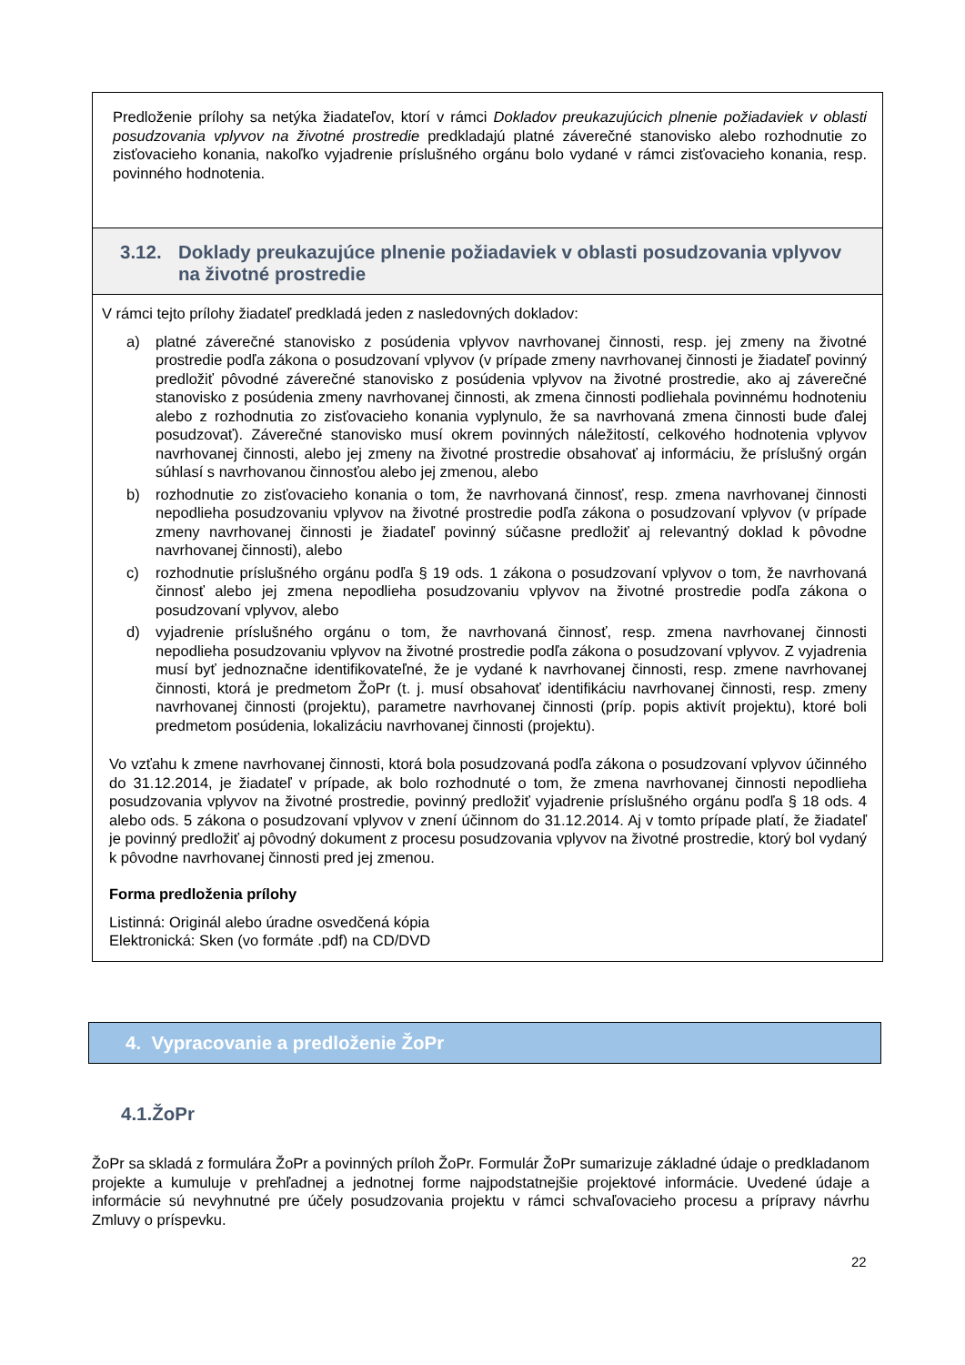Predloženie prílohy sa netýka žiadateľov, ktorí v rámci Dokladov preukazujúcich plnenie požiadaviek v oblasti posudzovania vplyvov na životné prostredie predkladajú platné záverečné stanovisko alebo rozhodnutie zo zisťovacieho konania, nakoľko vyjadrenie príslušného orgánu bolo vydané v rámci zisťovacieho konania, resp. povinného hodnotenia.
3.12. Doklady preukazujúce plnenie požiadaviek v oblasti posudzovania vplyvov na životné prostredie
V rámci tejto prílohy žiadateľ predkladá jeden z nasledovných dokladov:
a) platné záverečné stanovisko z posúdenia vplyvov navrhovanej činnosti, resp. jej zmeny na životné prostredie podľa zákona o posudzovaní vplyvov (v prípade zmeny navrhovanej činnosti je žiadateľ povinný predložiť pôvodné záverečné stanovisko z posúdenia vplyvov na životné prostredie, ako aj záverečné stanovisko z posúdenia zmeny navrhovanej činnosti, ak zmena činnosti podliehala povinnému hodnoteniu alebo z rozhodnutia zo zisťovacieho konania vyplynulo, že sa navrhovaná zmena činnosti bude ďalej posudzovať). Záverečné stanovisko musí okrem povinných náležitostí, celkového hodnotenia vplyvov navrhovanej činnosti, alebo jej zmeny na životné prostredie obsahovať aj informáciu, že príslušný orgán súhlasí s navrhovanou činnosťou alebo jej zmenou, alebo
b) rozhodnutie zo zisťovacieho konania o tom, že navrhovaná činnosť, resp. zmena navrhovanej činnosti nepodlieha posudzovaniu vplyvov na životné prostredie podľa zákona o posudzovaní vplyvov (v prípade zmeny navrhovanej činnosti je žiadateľ povinný súčasne predložiť aj relevantný doklad k pôvodne navrhovanej činnosti), alebo
c) rozhodnutie príslušného orgánu podľa § 19 ods. 1 zákona o posudzovaní vplyvov o tom, že navrhovaná činnosť alebo jej zmena nepodlieha posudzovaniu vplyvov na životné prostredie podľa zákona o posudzovaní vplyvov, alebo
d) vyjadrenie príslušného orgánu o tom, že navrhovaná činnosť, resp. zmena navrhovanej činnosti nepodlieha posudzovaniu vplyvov na životné prostredie podľa zákona o posudzovaní vplyvov. Z vyjadrenia musí byť jednoznačne identifikovateľné, že je vydané k navrhovanej činnosti, resp. zmene navrhovanej činnosti, ktorá je predmetom ŽoPr (t. j. musí obsahovať identifikáciu navrhovanej činnosti, resp. zmeny navrhovanej činnosti (projektu), parametre navrhovanej činnosti (príp. popis aktivít projektu), ktoré boli predmetom posúdenia, lokalizáciu navrhovanej činnosti (projektu).
Vo vzťahu k zmene navrhovanej činnosti, ktorá bola posudzovaná podľa zákona o posudzovaní vplyvov účinného do 31.12.2014, je žiadateľ v prípade, ak bolo rozhodnuté o tom, že zmena navrhovanej činnosti nepodlieha posudzovania vplyvov na životné prostredie, povinný predložiť vyjadrenie príslušného orgánu podľa § 18 ods. 4 alebo ods. 5 zákona o posudzovaní vplyvov v znení účinnom do 31.12.2014. Aj v tomto prípade platí, že žiadateľ je povinný predložiť aj pôvodný dokument z procesu posudzovania vplyvov na životné prostredie, ktorý bol vydaný k pôvodne navrhovanej činnosti pred jej zmenou.
Forma predloženia prílohy
Listinná: Originál alebo úradne osvedčená kópia
Elektronická: Sken (vo formáte .pdf) na CD/DVD
4. Vypracovanie a predloženie ŽoPr
4.1.ŽoPr
ŽoPr sa skladá z formulára ŽoPr a povinných príloh ŽoPr. Formulár ŽoPr sumarizuje základné údaje o predkladanom projekte a kumuluje v prehľadnej a jednotnej forme najpodstatnejšie projektové informácie. Uvedené údaje a informácie sú nevyhnutné pre účely posudzovania projektu v rámci schvaľovacieho procesu a prípravy návrhu Zmluvy o príspevku.
22